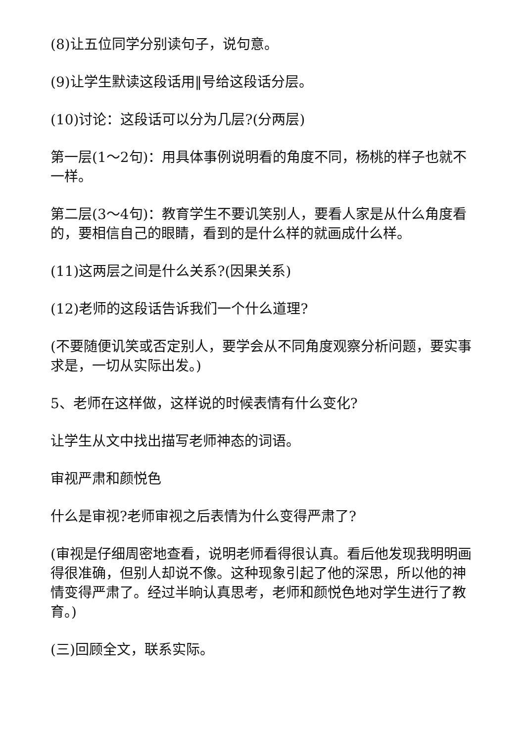(8)让五位同学分别读句子，说句意。
(9)让学生默读这段话用‖号给这段话分层。
(10)讨论：这段话可以分为几层?(分两层)
第一层(1～2句)：用具体事例说明看的角度不同，杨桃的样子也就不一样。
第二层(3～4句)：教育学生不要讥笑别人，要看人家是从什么角度看的，要相信自己的眼睛，看到的是什么样的就画成什么样。
(11)这两层之间是什么关系?(因果关系)
(12)老师的这段话告诉我们一个什么道理?
(不要随便讥笑或否定别人，要学会从不同角度观察分析问题，要实事求是，一切从实际出发。)
5、老师在这样做，这样说的时候表情有什么变化?
让学生从文中找出描写老师神态的词语。
审视严肃和颜悦色
什么是审视?老师审视之后表情为什么变得严肃了?
(审视是仔细周密地查看，说明老师看得很认真。看后他发现我明明画得很准确，但别人却说不像。这种现象引起了他的深思，所以他的神情变得严肃了。经过半晌认真思考，老师和颜悦色地对学生进行了教育。)
(三)回顾全文，联系实际。